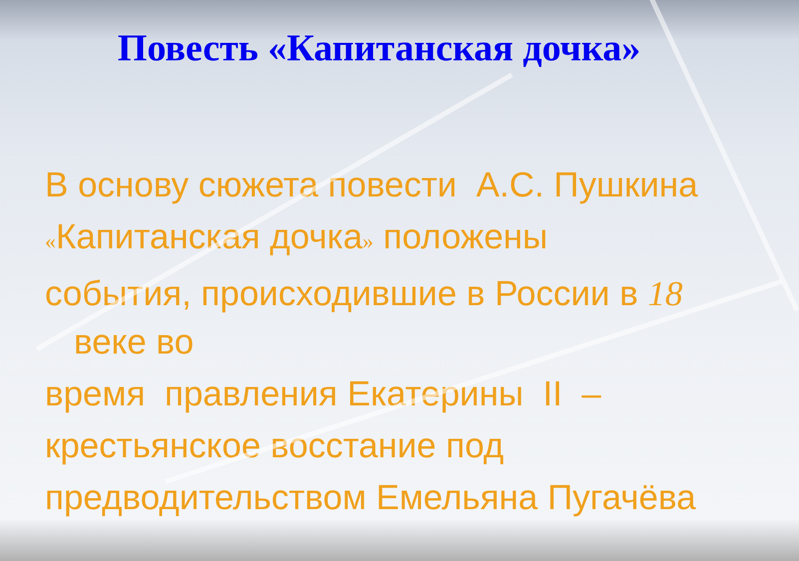Повесть «Капитанская дочка»
В основу сюжета повести А.С. Пушкина
«Капитанская дочка» положены
события, происходившие в России в 18 веке во
время правления Екатерины II –
крестьянское восстание под
предводительством Емельяна Пугачёва